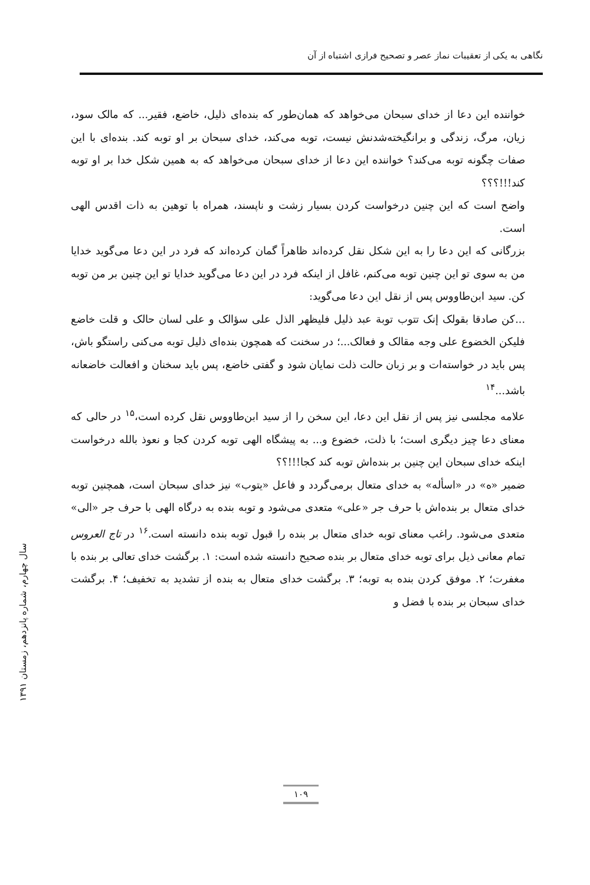نگاهی به یکی از تعقیبات نماز عصر و تصحیح فرازی اشتباه از آن
خواننده این دعا از خدای سبحان می‌خواهد که همان‌طور که بنده‌ای ذلیل، خاضع، فقیر... که مالک سود، زیان، مرگ، زندگی و برانگیخته‌شدنش نیست، توبه می‌کند، خدای سبحان بر او توبه کند. بنده‌ای با این صفات چگونه توبه می‌کند؟ خواننده این دعا از خدای سبحان می‌خواهد که به همین شکل خدا بر او توبه کند!!!؟؟؟
واضح است که این چنین درخواست کردن بسیار زشت و ناپسند، همراه با توهین به ذات اقدس الهی است.
بزرگانی که این دعا را به این شکل نقل کرده‌اند ظاهراً گمان کرده‌اند که فرد در این دعا می‌گوید خدایا من به سوی تو این چنین توبه می‌کنم، غافل از اینکه فرد در این دعا می‌گوید خدایا تو این چنین بر من توبه کن. سید ابن‌طاووس پس از نقل این دعا می‌گوید:
...کن صادقا بقولک إنک تتوب توبة عبد ذلیل فلیظهر الذل علی سؤالک و علی لسان حالک و قلت خاضع فلیکن الخضوع علی وجه مقالک و فعالک...؛ در سخنت که همچون بنده‌ای ذلیل توبه می‌کنی راستگو باش، پس باید در خواسته‌ات و بر زبان حالت ذلت نمایان شود و گفتی خاضع، پس باید سخنان و افعالت خاضعانه باشد...<sup>۱۴</sup>
علامه مجلسی نیز پس از نقل این دعا، این سخن را از سید ابن‌طاووس نقل کرده است،<sup>۱۵</sup> در حالی که معنای دعا چیز دیگری است؛ با ذلت، خضوع و... به پیشگاه الهی توبه کردن کجا و نعوذ بالله درخواست اینکه خدای سبحان این چنین بر بنده‌اش توبه کند کجا!!!؟؟
ضمیر «ه» در «اسأله» به خدای متعال برمی‌گردد و فاعل «یتوب» نیز خدای سبحان است، همچنین توبه خدای متعال بر بنده‌اش با حرف جر «علی» متعدی می‌شود و توبه بنده به درگاه الهی با حرف جر «الی» متعدی می‌شود. راغب معنای توبه خدای متعال بر بنده را قبول توبه بنده دانسته است.<sup>۱۶</sup> در تاج العروس تمام معانی ذیل برای توبه خدای متعال بر بنده صحیح دانسته شده است: ۱. برگشت خدای تعالی بر بنده با مغفرت؛ ۲. موفق کردن بنده به توبه؛ ۳. برگشت خدای متعال به بنده از تشدید به تخفیف؛ ۴. برگشت خدای سبحان بر بنده با فضل و
سال چهارم، شماره پانزدهم، زمستان ۱۳۹۱
۱۰۹